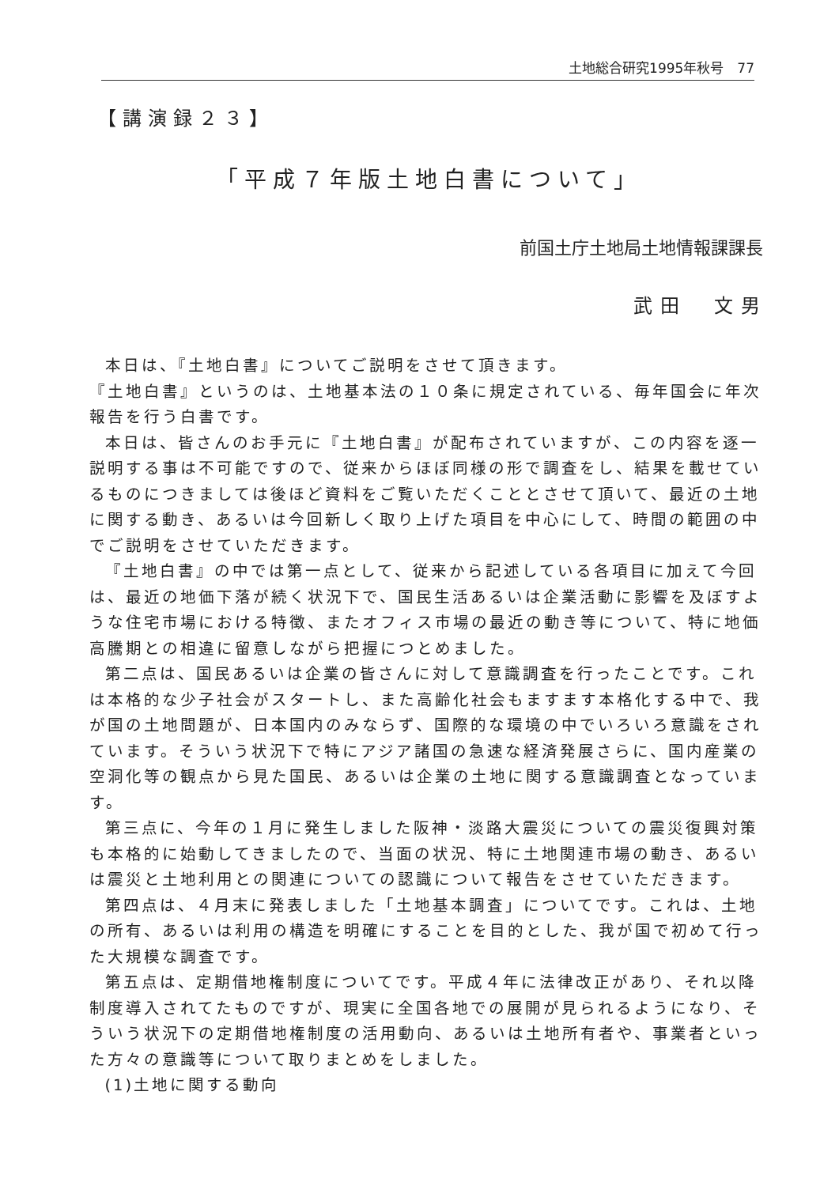土地総合研究1995年秋号　77
【講演録２３】
「平成７年版土地白書について」
前国土庁土地局土地情報課課長
武田　文男
本日は、『土地白書』についてご説明をさせて頂きます。
『土地白書』というのは、土地基本法の１０条に規定されている、毎年国会に年次報告を行う白書です。
本日は、皆さんのお手元に『土地白書』が配布されていますが、この内容を逐一説明する事は不可能ですので、従来からほぼ同様の形で調査をし、結果を載せているものにつきましては後ほど資料をご覧いただくこととさせて頂いて、最近の土地に関する動き、あるいは今回新しく取り上げた項目を中心にして、時間の範囲の中でご説明をさせていただきます。
『土地白書』の中では第一点として、従来から記述している各項目に加えて今回は、最近の地価下落が続く状況下で、国民生活あるいは企業活動に影響を及ぼすような住宅市場における特徴、またオフィス市場の最近の動き等について、特に地価高騰期との相違に留意しながら把握につとめました。
第二点は、国民あるいは企業の皆さんに対して意識調査を行ったことです。これは本格的な少子社会がスタートし、また高齢化社会もますます本格化する中で、我が国の土地問題が、日本国内のみならず、国際的な環境の中でいろいろ意識をされています。そういう状況下で特にアジア諸国の急速な経済発展さらに、国内産業の空洞化等の観点から見た国民、あるいは企業の土地に関する意識調査となっています。
第三点に、今年の１月に発生しました阪神・淡路大震災についての震災復興対策も本格的に始動してきましたので、当面の状況、特に土地関連市場の動き、あるいは震災と土地利用との関連についての認識について報告をさせていただきます。
第四点は、４月末に発表しました「土地基本調査」についてです。これは、土地の所有、あるいは利用の構造を明確にすることを目的とした、我が国で初めて行った大規模な調査です。
第五点は、定期借地権制度についてです。平成４年に法律改正があり、それ以降制度導入されてたものですが、現実に全国各地での展開が見られるようになり、そういう状況下の定期借地権制度の活用動向、あるいは土地所有者や、事業者といった方々の意識等について取りまとめをしました。
(1)土地に関する動向